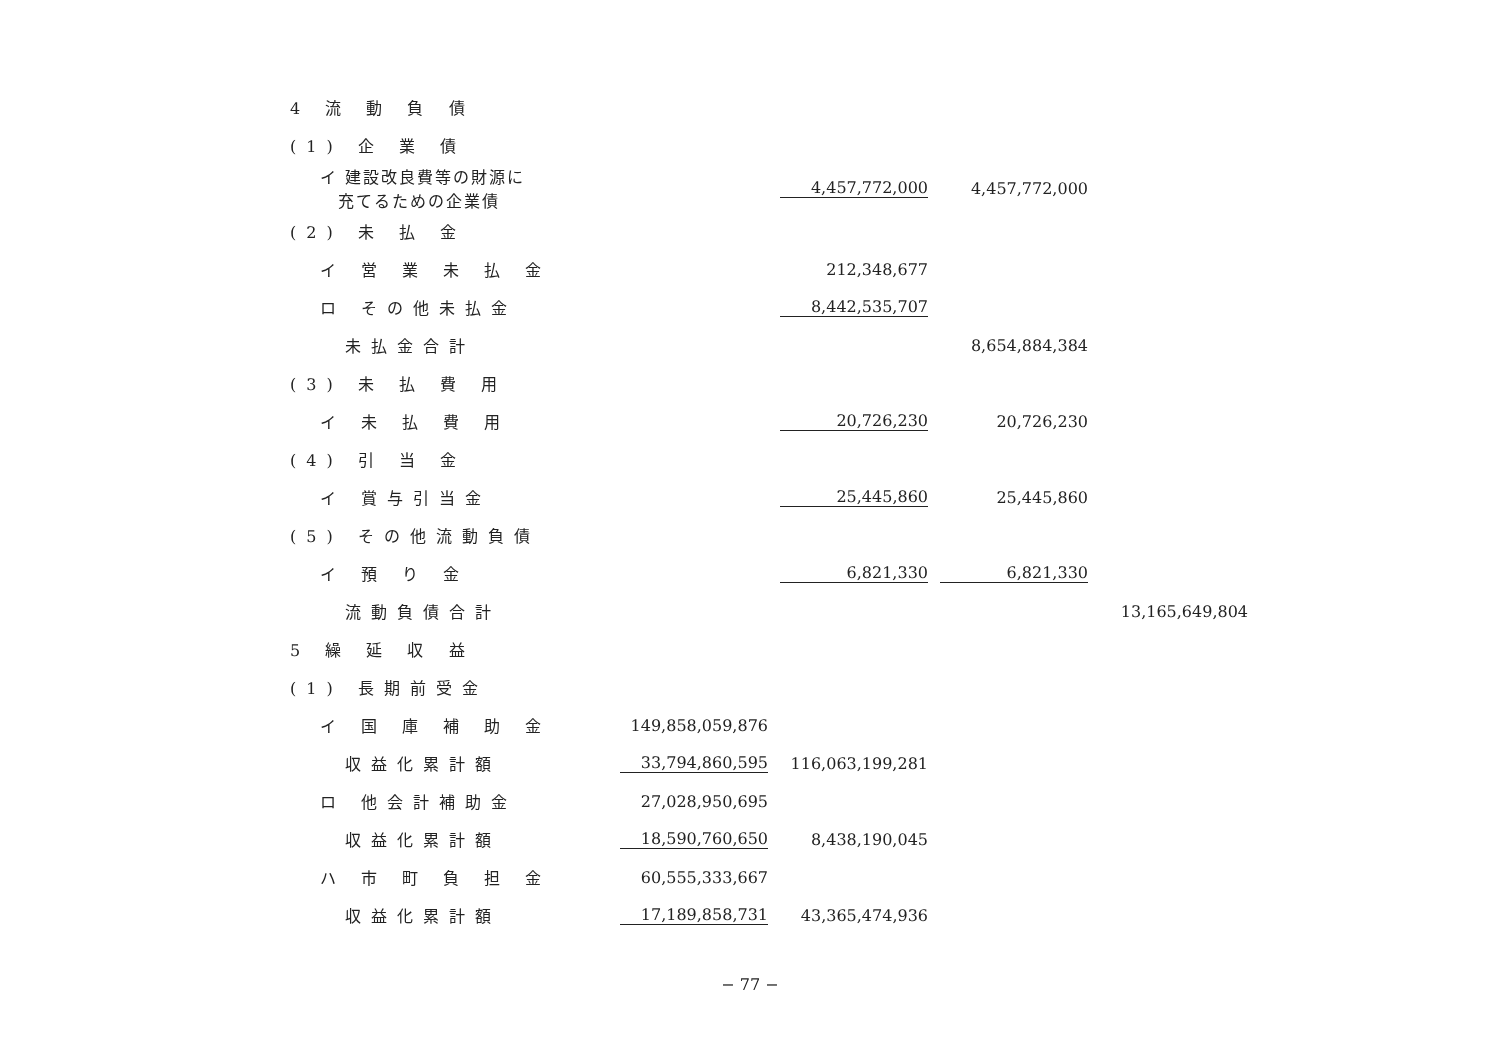| 4 流 動 負 債 | | | | |
| (1) 企 業 債 | | | | |
| イ 建設改良費等の財源に 充てるための企業債 | | 4,457,772,000 | 4,457,772,000 | |
| (2) 未 払 金 | | | | |
| イ 営 業 未 払 金 | | 212,348,677 | | |
| ロ その他未払金 | | 8,442,535,707 | | |
| 未払金合計 | | | 8,654,884,384 | |
| (3) 未 払 費 用 | | | | |
| イ 未 払 費 用 | | 20,726,230 | 20,726,230 | |
| (4) 引 当 金 | | | | |
| イ 賞与引当金 | | 25,445,860 | 25,445,860 | |
| (5) その他流動負債 | | | | |
| イ 預 り 金 | | 6,821,330 | 6,821,330 | |
| 流動負債合計 | | | | 13,165,649,804 |
| 5 繰 延 収 益 | | | | |
| (1) 長期前受金 | | | | |
| イ 国 庫 補 助 金 | 149,858,059,876 | | | |
| 収益化累計額 | 33,794,860,595 | 116,063,199,281 | | |
| ロ 他会計補助金 | 27,028,950,695 | | | |
| 収益化累計額 | 18,590,760,650 | 8,438,190,045 | | |
| ハ 市 町 負 担 金 | 60,555,333,667 | | | |
| 収益化累計額 | 17,189,858,731 | 43,365,474,936 | | |
− 77 −